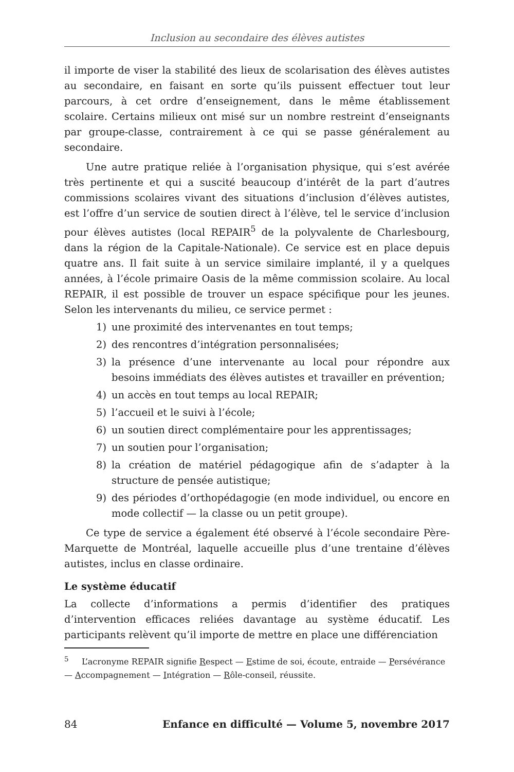Inclusion au secondaire des élèves autistes
il importe de viser la stabilité des lieux de scolarisation des élèves autistes au secondaire, en faisant en sorte qu’ils puissent effectuer tout leur parcours, à cet ordre d’enseignement, dans le même établissement scolaire. Certains milieux ont misé sur un nombre restreint d’enseignants par groupe-classe, contrairement à ce qui se passe généralement au secondaire.
Une autre pratique reliée à l’organisation physique, qui s’est avérée très pertinente et qui a suscité beaucoup d’intérêt de la part d’autres commissions scolaires vivant des situations d’inclusion d’élèves autistes, est l’offre d’un service de soutien direct à l’élève, tel le service d’inclusion pour élèves autistes (local REPAIR<sup>5</sup> de la polyvalente de Charlesbourg, dans la région de la Capitale-Nationale). Ce service est en place depuis quatre ans. Il fait suite à un service similaire implanté, il y a quelques années, à l’école primaire Oasis de la même commission scolaire. Au local REPAIR, il est possible de trouver un espace spécifique pour les jeunes. Selon les intervenants du milieu, ce service permet :
1) une proximité des intervenantes en tout temps;
2) des rencontres d’intégration personnalisées;
3) la présence d’une intervenante au local pour répondre aux besoins immédiats des élèves autistes et travailler en prévention;
4) un accès en tout temps au local REPAIR;
5) l’accueil et le suivi à l’école;
6) un soutien direct complémentaire pour les apprentissages;
7) un soutien pour l’organisation;
8) la création de matériel pédagogique afin de s’adapter à la structure de pensée autistique;
9) des périodes d’orthopédagogie (en mode individuel, ou encore en mode collectif — la classe ou un petit groupe).
Ce type de service a également été observé à l’école secondaire Père-Marquette de Montréal, laquelle accueille plus d’une trentaine d’élèves autistes, inclus en classe ordinaire.
Le système éducatif
La collecte d’informations a permis d’identifier des pratiques d’intervention efficaces reliées davantage au système éducatif. Les participants relèvent qu’il importe de mettre en place une différenciation
<sup>5</sup> L’acronyme REPAIR signifie Respect — Estime de soi, écoute, entraide — Persévérance — Accompagnement — Intégration — Rôle-conseil, réussite.
84 Enfance en difficulté — Volume 5, novembre 2017